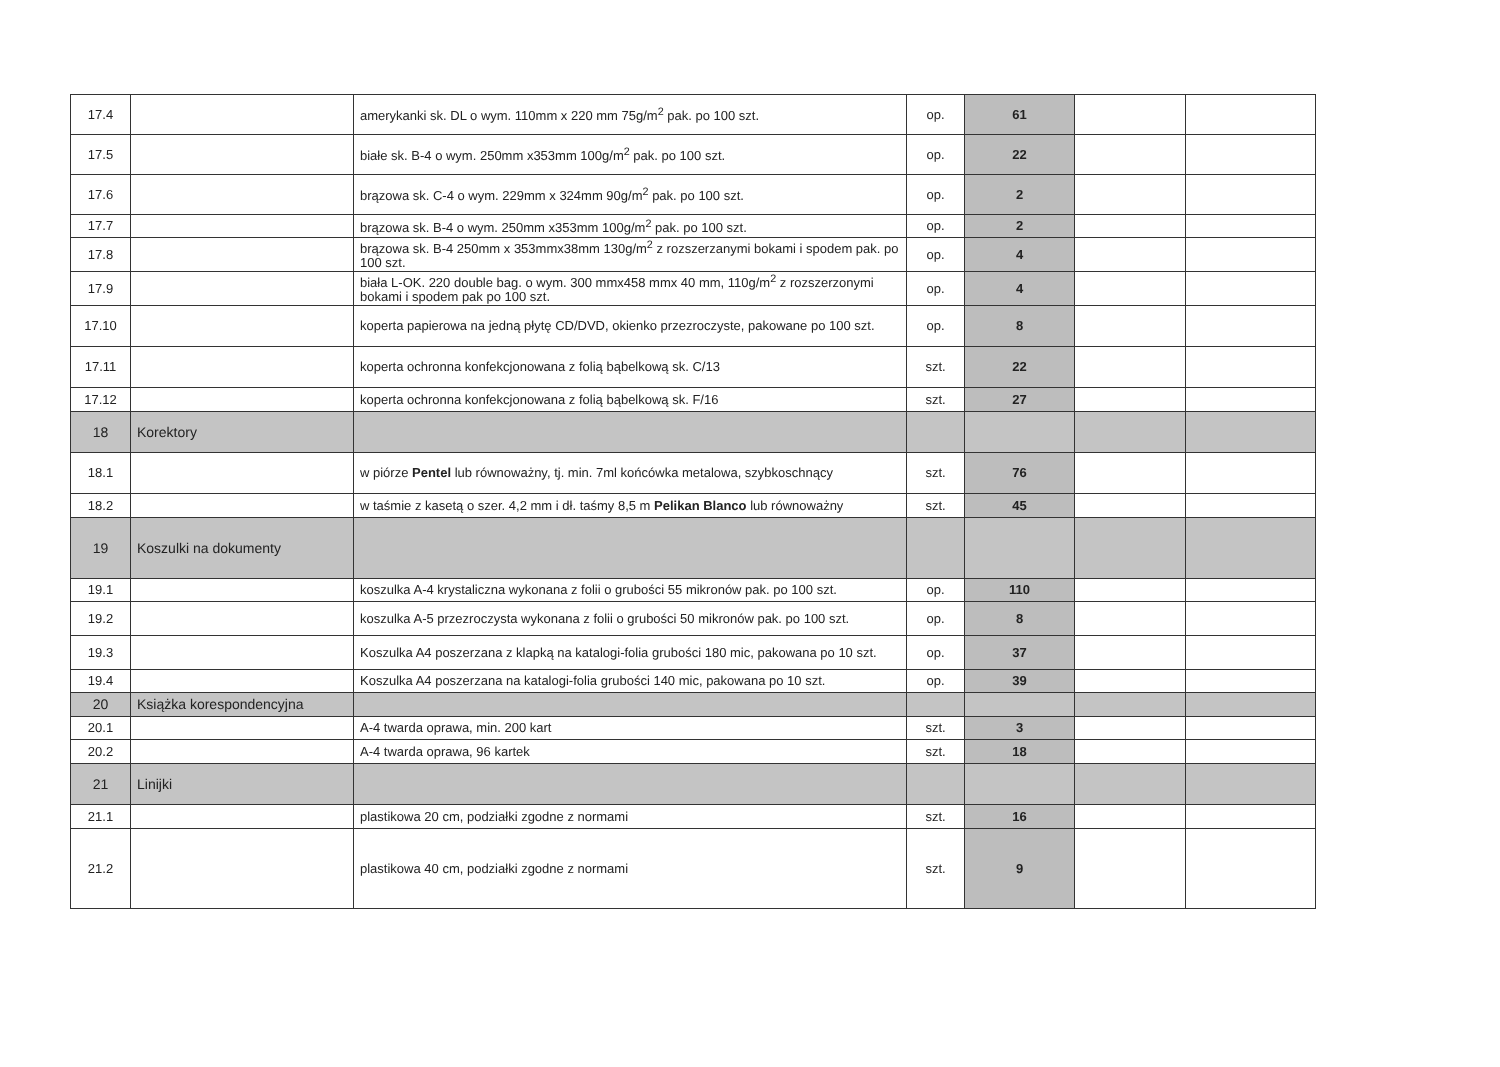| 17.4 | | amerykanki sk. DL o wym. 110mm x 220 mm 75g/m<sup>2</sup> pak. po 100 szt. | op. | 61 | | |
| 17.5 | | białe sk. B-4 o wym. 250mm x353mm 100g/m<sup>2</sup> pak. po 100 szt. | op. | 22 | | |
| 17.6 | | brązowa sk. C-4 o wym. 229mm x 324mm 90g/m<sup>2</sup> pak. po 100 szt. | op. | 2 | | |
| 17.7 | | brązowa sk. B-4 o wym. 250mm x353mm 100g/m<sup>2</sup> pak. po 100 szt. | op. | 2 | | |
| 17.8 | | brązowa sk. B-4 250mm x 353mmx38mm 130g/m<sup>2</sup> z rozszerzanymi bokami i spodem pak. po 100 szt. | op. | 4 | | |
| 17.9 | | biała L-OK. 220 double bag. o wym. 300 mmx458 mmx 40 mm, 110g/m<sup>2</sup> z rozszerzonymi bokami i spodem pak po 100 szt. | op. | 4 | | |
| 17.10 | | koperta papierowa na jedną płytę CD/DVD, okienko przezroczyste, pakowane po 100 szt. | op. | 8 | | |
| 17.11 | | koperta ochronna konfekcjonowana z folią bąbelkową sk. C/13 | szt. | 22 | | |
| 17.12 | | koperta ochronna konfekcjonowana z folią bąbelkową sk. F/16 | szt. | 27 | | |
| 18 | Korektory | | | | | |
| 18.1 | | w piórze Pentel lub równoważny, tj. min. 7ml końcówka metalowa, szybkoschnący | szt. | 76 | | |
| 18.2 | | w taśmie z kasetą o szer. 4,2 mm i dł. taśmy 8,5 m Pelikan Blanco lub równoważny | szt. | 45 | | |
| 19 | Koszulki na dokumenty | | | | | |
| 19.1 | | koszulka A-4 krystaliczna wykonana z folii o grubości 55 mikronów pak. po 100 szt. | op. | 110 | | |
| 19.2 | | koszulka A-5 przezroczysta wykonana z folii o grubości 50 mikronów pak. po 100 szt. | op. | 8 | | |
| 19.3 | | Koszulka A4 poszerzana z klapką na katalogi-folia grubości 180 mic, pakowana po 10 szt. | op. | 37 | | |
| 19.4 | | Koszulka A4 poszerzana na katalogi-folia grubości 140 mic, pakowana po 10 szt. | op. | 39 | | |
| 20 | Książka korespondencyjna | | | | | |
| 20.1 | | A-4 twarda oprawa, min. 200 kart | szt. | 3 | | |
| 20.2 | | A-4 twarda oprawa, 96 kartek | szt. | 18 | | |
| 21 | Linijki | | | | | |
| 21.1 | | plastikowa 20 cm, podziałki zgodne z normami | szt. | 16 | | |
| 21.2 | | plastikowa 40 cm, podziałki zgodne z normami | szt. | 9 | | |